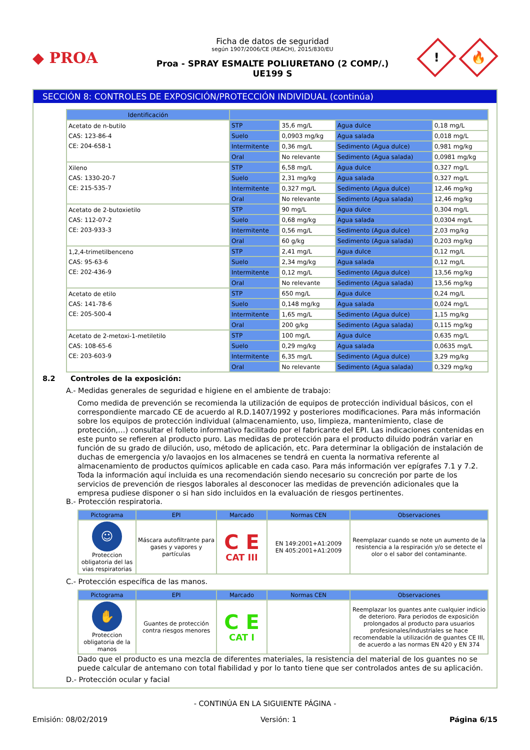◆ PROA
Ficha de datos de seguridad
según 1907/2006/CE (REACH), 2015/830/EU
Proa - SPRAY ESMALTE POLIURETANO (2 COMP/.)
UE199 S
!
🔥
SECCIÓN 8: CONTROLES DE EXPOSICIÓN/PROTECCIÓN INDIVIDUAL (continúa)
| Identificación | | | | |
| --- | --- | --- | --- | --- |
| Acetato de n-butilo CAS: 123-86-4 CE: 204-658-1 | STP | 35,6 mg/L | Agua dulce | 0,18 mg/L |
| | Suelo | 0,0903 mg/kg | Agua salada | 0,018 mg/L |
| | Intermitente | 0,36 mg/L | Sedimento (Agua dulce) | 0,981 mg/kg |
| | Oral | No relevante | Sedimento (Agua salada) | 0,0981 mg/kg |
| Xileno CAS: 1330-20-7 CE: 215-535-7 | STP | 6,58 mg/L | Agua dulce | 0,327 mg/L |
| | Suelo | 2,31 mg/kg | Agua salada | 0,327 mg/L |
| | Intermitente | 0,327 mg/L | Sedimento (Agua dulce) | 12,46 mg/kg |
| | Oral | No relevante | Sedimento (Agua salada) | 12,46 mg/kg |
| Acetato de 2-butoxietilo CAS: 112-07-2 CE: 203-933-3 | STP | 90 mg/L | Agua dulce | 0,304 mg/L |
| | Suelo | 0,68 mg/kg | Agua salada | 0,0304 mg/L |
| | Intermitente | 0,56 mg/L | Sedimento (Agua dulce) | 2,03 mg/kg |
| | Oral | 60 g/kg | Sedimento (Agua salada) | 0,203 mg/kg |
| 1,2,4-trimetilbenceno CAS: 95-63-6 CE: 202-436-9 | STP | 2,41 mg/L | Agua dulce | 0,12 mg/L |
| | Suelo | 2,34 mg/kg | Agua salada | 0,12 mg/L |
| | Intermitente | 0,12 mg/L | Sedimento (Agua dulce) | 13,56 mg/kg |
| | Oral | No relevante | Sedimento (Agua salada) | 13,56 mg/kg |
| Acetato de etilo CAS: 141-78-6 CE: 205-500-4 | STP | 650 mg/L | Agua dulce | 0,24 mg/L |
| | Suelo | 0,148 mg/kg | Agua salada | 0,024 mg/L |
| | Intermitente | 1,65 mg/L | Sedimento (Agua dulce) | 1,15 mg/kg |
| | Oral | 200 g/kg | Sedimento (Agua salada) | 0,115 mg/kg |
| Acetato de 2-metoxi-1-metiletilo CAS: 108-65-6 CE: 203-603-9 | STP | 100 mg/L | Agua dulce | 0,635 mg/L |
| | Suelo | 0,29 mg/kg | Agua salada | 0,0635 mg/L |
| | Intermitente | 6,35 mg/L | Sedimento (Agua dulce) | 3,29 mg/kg |
| | Oral | No relevante | Sedimento (Agua salada) | 0,329 mg/kg |
8.2 Controles de la exposición:
A.- Medidas generales de seguridad e higiene en el ambiente de trabajo:
Como medida de prevención se recomienda la utilización de equipos de protección individual básicos, con el correspondiente marcado CE de acuerdo al R.D.1407/1992 y posteriores modificaciones. Para más información sobre los equipos de protección individual (almacenamiento, uso, limpieza, mantenimiento, clase de protección,…) consultar el folleto informativo facilitado por el fabricante del EPI. Las indicaciones contenidas en este punto se refieren al producto puro. Las medidas de protección para el producto diluido podrán variar en función de su grado de dilución, uso, método de aplicación, etc. Para determinar la obligación de instalación de duchas de emergencia y/o lavaojos en los almacenes se tendrá en cuenta la normativa referente al almacenamiento de productos químicos aplicable en cada caso. Para más información ver epígrafes 7.1 y 7.2.
Toda la información aquí incluida es una recomendación siendo necesario su concreción por parte de los servicios de prevención de riesgos laborales al desconocer las medidas de prevención adicionales que la empresa pudiese disponer o si han sido incluidos en la evaluación de riesgos pertinentes.
B.- Protección respiratoria.
| Pictograma | EPI | Marcado | Normas CEN | Observaciones |
| --- | --- | --- | --- | --- |
| ☺ Proteccion obligatoria del las vias respiratorias | Máscara autofiltrante para gases y vapores y partículas | C E CAT III | EN 149:2001+A1:2009 EN 405:2001+A1:2009 | Reemplazar cuando se note un aumento de la resistencia a la respiración y/o se detecte el olor o el sabor del contaminante. |
C.- Protección específica de las manos.
| Pictograma | EPI | Marcado | Normas CEN | Observaciones |
| --- | --- | --- | --- | --- |
| ✋ Proteccion obligatoria de la manos | Guantes de protección contra riesgos menores | C E CAT I | | Reemplazar los guantes ante cualquier indicio de deterioro. Para periodos de exposición prolongados al producto para usuarios profesionales/industriales se hace recomendable la utilización de guantes CE III, de acuerdo a las normas EN 420 y EN 374 |
Dado que el producto es una mezcla de diferentes materiales, la resistencia del material de los guantes no se puede calcular de antemano con total fiabilidad y por lo tanto tiene que ser controlados antes de su aplicación.
D.- Protección ocular y facial
- CONTINÚA EN LA SIGUIENTE PÁGINA -
Emisión: 08/02/2019 Versión: 1 Página 6/15